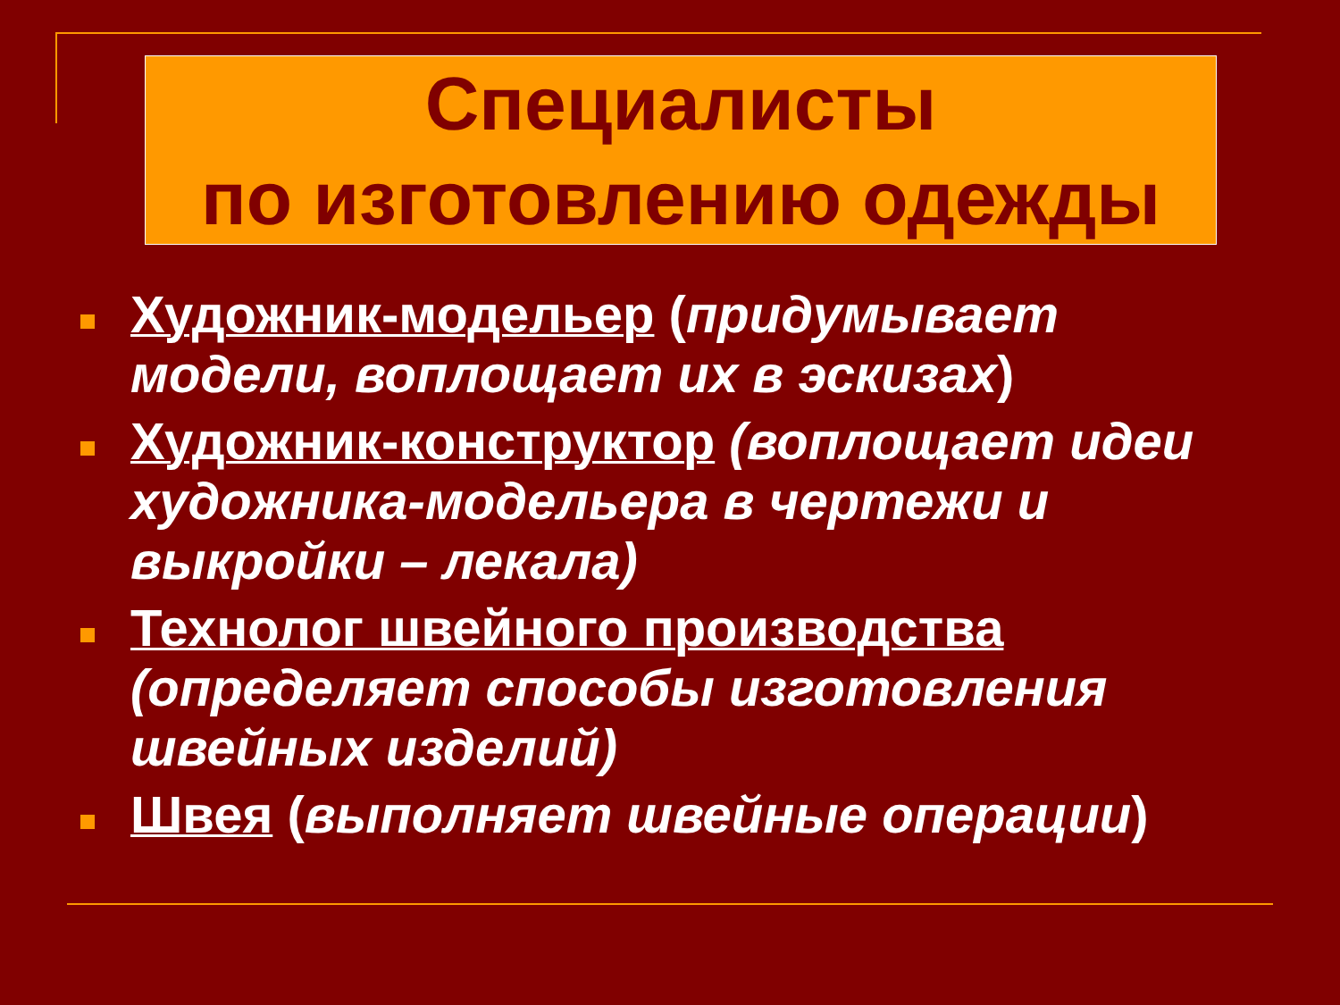Специалисты
по изготовлению одежды
Художник-модельер (придумывает модели, воплощает их в эскизах)
Художник-конструктор (воплощает идеи художника-модельера в чертежи и выкройки – лекала)
Технолог швейного производства (определяет способы изготовления швейных изделий)
Швея (выполняет швейные операции)